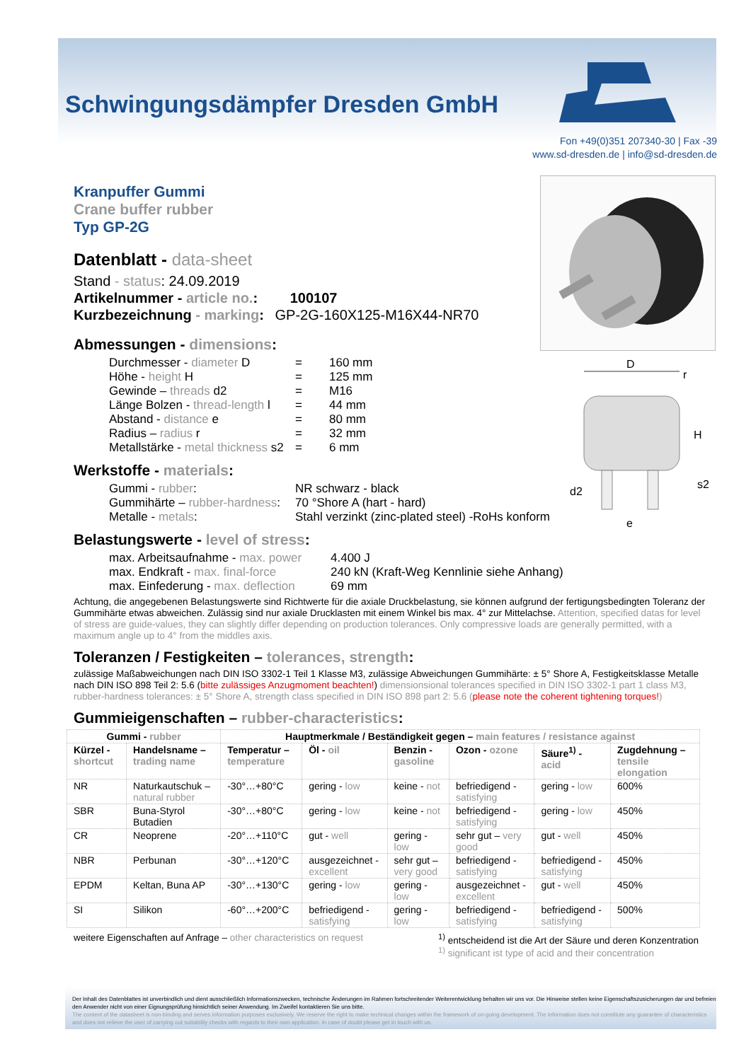D
H
d2
e
s2
r
Schwingungsdämpfer Dresden GmbH
Fon +49(0)351 207340-30 | Fax -39
www.sd-dresden.de | info@sd-dresden.de
Kranpuffer Gummi
Crane buffer rubber
Typ GP-2G
Datenblatt - data-sheet
Stand - status: 24.09.2019
Artikelnummer - article no.: 100107
Kurzbezeichnung - marking: GP-2G-160X125-M16X44-NR70
Abmessungen - dimensions:
| Durchmesser - diameter D | = | 160 mm |
| Höhe - height H | = | 125 mm |
| Gewinde – threads d2 | = | M16 |
| Länge Bolzen - thread-length l | = | 44 mm |
| Abstand - distance e | = | 80 mm |
| Radius – radius r | = | 32 mm |
| Metallstärke - metal thickness s2 | = | 6 mm |
Werkstoffe - materials:
| Gummi - rubber : | NR schwarz - black |
| Gummihärte – rubber-hardness : | 70 °Shore A (hart - hard) |
| Metalle - metals : | Stahl verzinkt (zinc-plated steel) -RoHs konform |
Belastungswerte - level of stress:
| max. Arbeitsaufnahme - max. power | 4.400 J |
| max. Endkraft - max. final-force | 240 kN (Kraft-Weg Kennlinie siehe Anhang) |
| max. Einfederung - max. deflection | 69 mm |
Achtung, die angegebenen Belastungswerte sind Richtwerte für die axiale Druckbelastung, sie können aufgrund der fertigungsbedingten Toleranz der Gummihärte etwas abweichen. Zulässig sind nur axiale Drucklasten mit einem Winkel bis max. 4° zur Mittelachse. Attention, specified datas for level of stress are guide-values, they can slightly differ depending on production tolerances. Only compressive loads are generally permitted, with a maximum angle up to 4° from the middles axis.
Toleranzen / Festigkeiten – tolerances, strength:
zulässige Maßabweichungen nach DIN ISO 3302-1 Teil 1 Klasse M3, zulässige Abweichungen Gummihärte: ± 5° Shore A, Festigkeitsklasse Metalle nach DIN ISO 898 Teil 2: 5.6 (bitte zulässiges Anzugmoment beachten!) dimensionsional tolerances specified in DIN ISO 3302-1 part 1 class M3, rubber-hardness tolerances: ± 5° Shore A, strength class specified in DIN ISO 898 part 2: 5.6 (please note the coherent tightening torques!)
Gummieigenschaften – rubber-characteristics:
| Gummi - rubber | | Hauptmerkmale / Beständigkeit gegen – main features / resistance against | | | | | |
| --- | --- | --- | --- | --- | --- | --- | --- |
| Kürzel - shortcut | Handelsname – trading name | Temperatur – temperature | Öl - oil | Benzin - gasoline | Ozon - ozone | Säure<sup>1)</sup> - acid | Zugdehnung – tensile elongation |
| NR | Naturkautschuk – natural rubber | -30°…+80°C | gering - low | keine - not | befriedigend - satisfying | gering - low | 600% |
| SBR | Buna-Styrol Butadien | -30°…+80°C | gering - low | keine - not | befriedigend - satisfying | gering - low | 450% |
| CR | Neoprene | -20°…+110°C | gut - well | gering - low | sehr gut – very good | gut - well | 450% |
| NBR | Perbunan | -30°…+120°C | ausgezeichnet - excellent | sehr gut – very good | befriedigend - satisfying | befriedigend - satisfying | 450% |
| EPDM | Keltan, Buna AP | -30°…+130°C | gering - low | gering - low | ausgezeichnet - excellent | gut - well | 450% |
| SI | Silikon | -60°…+200°C | befriedigend - satisfying | gering - low | befriedigend - satisfying | befriedigend - satisfying | 500% |
weitere Eigenschaften auf Anfrage – other characteristics on request
<sup>1)</sup> entscheidend ist die Art der Säure und deren Konzentration
<sup>1)</sup> significant ist type of acid and their concentration
Der Inhalt des Datenblattes ist unverbindlich und dient ausschließlich Informationszwecken, technische Änderungen im Rahmen fortschreitender Weiterentwicklung behalten wir uns vor. Die Hinweise stellen keine Eigenschaftszusicherungen dar und befreien den Anwender nicht von einer Eignungsprüfung hinsichtlich seiner Anwendung. Im Zweifel kontaktieren Sie uns bitte.
The content of the datasheet is non-binding and serves information purposes exclusively. We reserve the right to make technical changes within the framework of on-going development. The information does not constitute any guarantee of characteristics and does not relieve the user of carrying out suitability checks with regards to their own application. In case of doubt please get in touch with us.